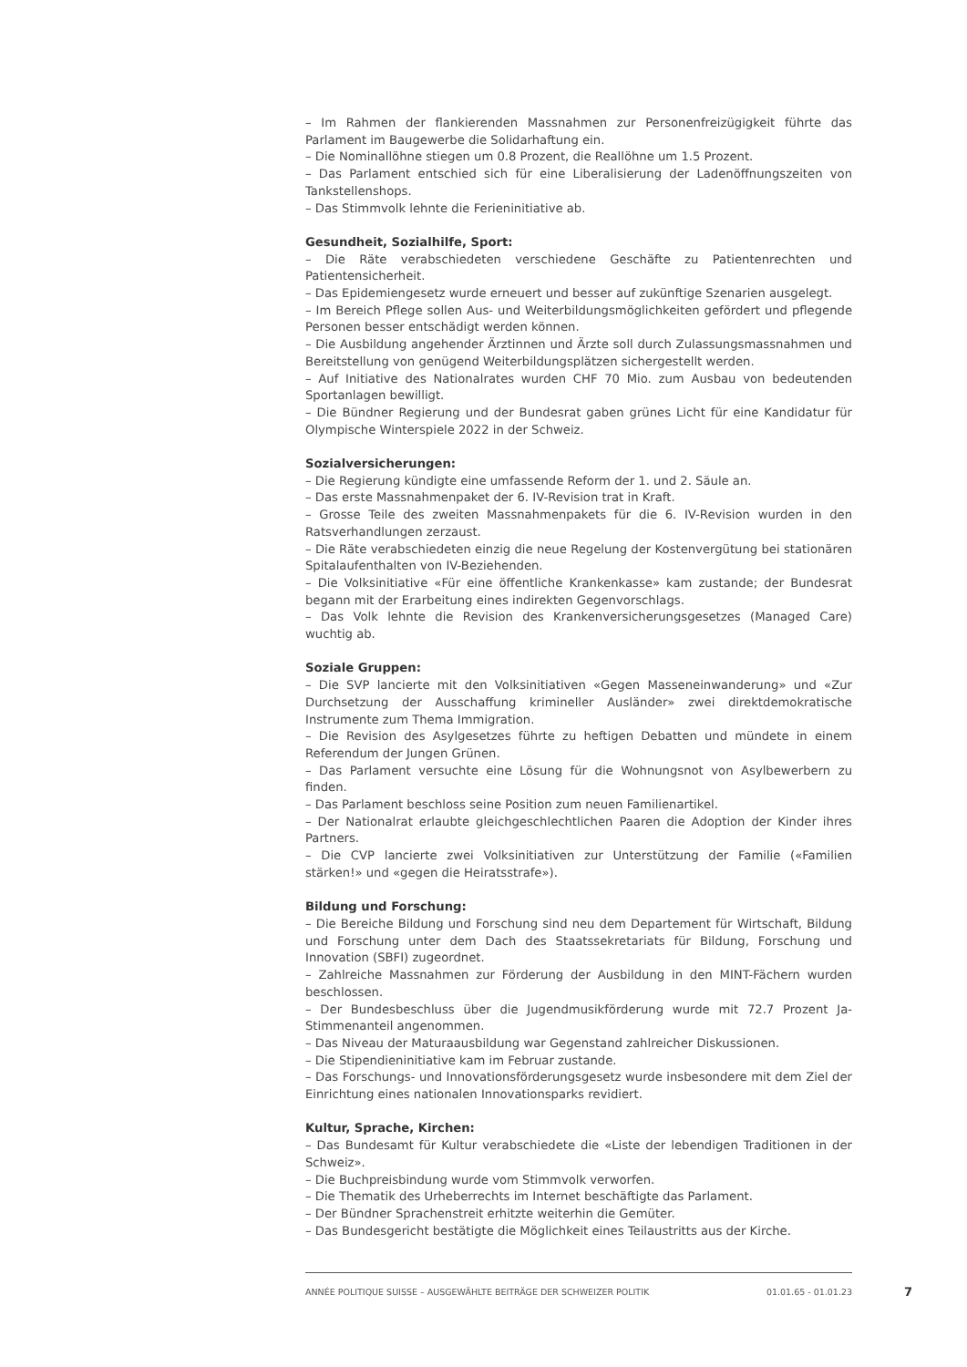– Im Rahmen der flankierenden Massnahmen zur Personenfreizügigkeit führte das Parlament im Baugewerbe die Solidarhaftung ein.
– Die Nominallöhne stiegen um 0.8 Prozent, die Reallöhne um 1.5 Prozent.
– Das Parlament entschied sich für eine Liberalisierung der Ladenöffnungszeiten von Tankstellenshops.
– Das Stimmvolk lehnte die Ferieninitiative ab.
Gesundheit, Sozialhilfe, Sport:
– Die Räte verabschiedeten verschiedene Geschäfte zu Patientenrechten und Patientensicherheit.
– Das Epidemiengesetz wurde erneuert und besser auf zukünftige Szenarien ausgelegt.
– Im Bereich Pflege sollen Aus- und Weiterbildungsmöglichkeiten gefördert und pflegende Personen besser entschädigt werden können.
– Die Ausbildung angehender Ärztinnen und Ärzte soll durch Zulassungsmassnahmen und Bereitstellung von genügend Weiterbildungsplätzen sichergestellt werden.
– Auf Initiative des Nationalrates wurden CHF 70 Mio. zum Ausbau von bedeutenden Sportanlagen bewilligt.
– Die Bündner Regierung und der Bundesrat gaben grünes Licht für eine Kandidatur für Olympische Winterspiele 2022 in der Schweiz.
Sozialversicherungen:
– Die Regierung kündigte eine umfassende Reform der 1. und 2. Säule an.
– Das erste Massnahmenpaket der 6. IV-Revision trat in Kraft.
– Grosse Teile des zweiten Massnahmenpakets für die 6. IV-Revision wurden in den Ratsverhandlungen zerzaust.
– Die Räte verabschiedeten einzig die neue Regelung der Kostenvergütung bei stationären Spitalaufenthalten von IV-Beziehenden.
– Die Volksinitiative «Für eine öffentliche Krankenkasse» kam zustande; der Bundesrat begann mit der Erarbeitung eines indirekten Gegenvorschlags.
– Das Volk lehnte die Revision des Krankenversicherungsgesetzes (Managed Care) wuchtig ab.
Soziale Gruppen:
– Die SVP lancierte mit den Volksinitiativen «Gegen Masseneinwanderung» und «Zur Durchsetzung der Ausschaffung krimineller Ausländer» zwei direktdemokratische Instrumente zum Thema Immigration.
– Die Revision des Asylgesetzes führte zu heftigen Debatten und mündete in einem Referendum der Jungen Grünen.
– Das Parlament versuchte eine Lösung für die Wohnungsnot von Asylbewerbern zu finden.
– Das Parlament beschloss seine Position zum neuen Familienartikel.
– Der Nationalrat erlaubte gleichgeschlechtlichen Paaren die Adoption der Kinder ihres Partners.
– Die CVP lancierte zwei Volksinitiativen zur Unterstützung der Familie («Familien stärken!» und «gegen die Heiratsstrafe»).
Bildung und Forschung:
– Die Bereiche Bildung und Forschung sind neu dem Departement für Wirtschaft, Bildung und Forschung unter dem Dach des Staatssekretariats für Bildung, Forschung und Innovation (SBFI) zugeordnet.
– Zahlreiche Massnahmen zur Förderung der Ausbildung in den MINT-Fächern wurden beschlossen.
– Der Bundesbeschluss über die Jugendmusikförderung wurde mit 72.7 Prozent Ja-Stimmenanteil angenommen.
– Das Niveau der Maturaausbildung war Gegenstand zahlreicher Diskussionen.
– Die Stipendieninitiative kam im Februar zustande.
– Das Forschungs- und Innovationsförderungsgesetz wurde insbesondere mit dem Ziel der Einrichtung eines nationalen Innovationsparks revidiert.
Kultur, Sprache, Kirchen:
– Das Bundesamt für Kultur verabschiedete die «Liste der lebendigen Traditionen in der Schweiz».
– Die Buchpreisbindung wurde vom Stimmvolk verworfen.
– Die Thematik des Urheberrechts im Internet beschäftigte das Parlament.
– Der Bündner Sprachenstreit erhitzte weiterhin die Gemüter.
– Das Bundesgericht bestätigte die Möglichkeit eines Teilaustritts aus der Kirche.
ANNÉE POLITIQUE SUISSE – AUSGEWÄHLTE BEITRÄGE DER SCHWEIZER POLITIK 01.01.65 - 01.01.23
7